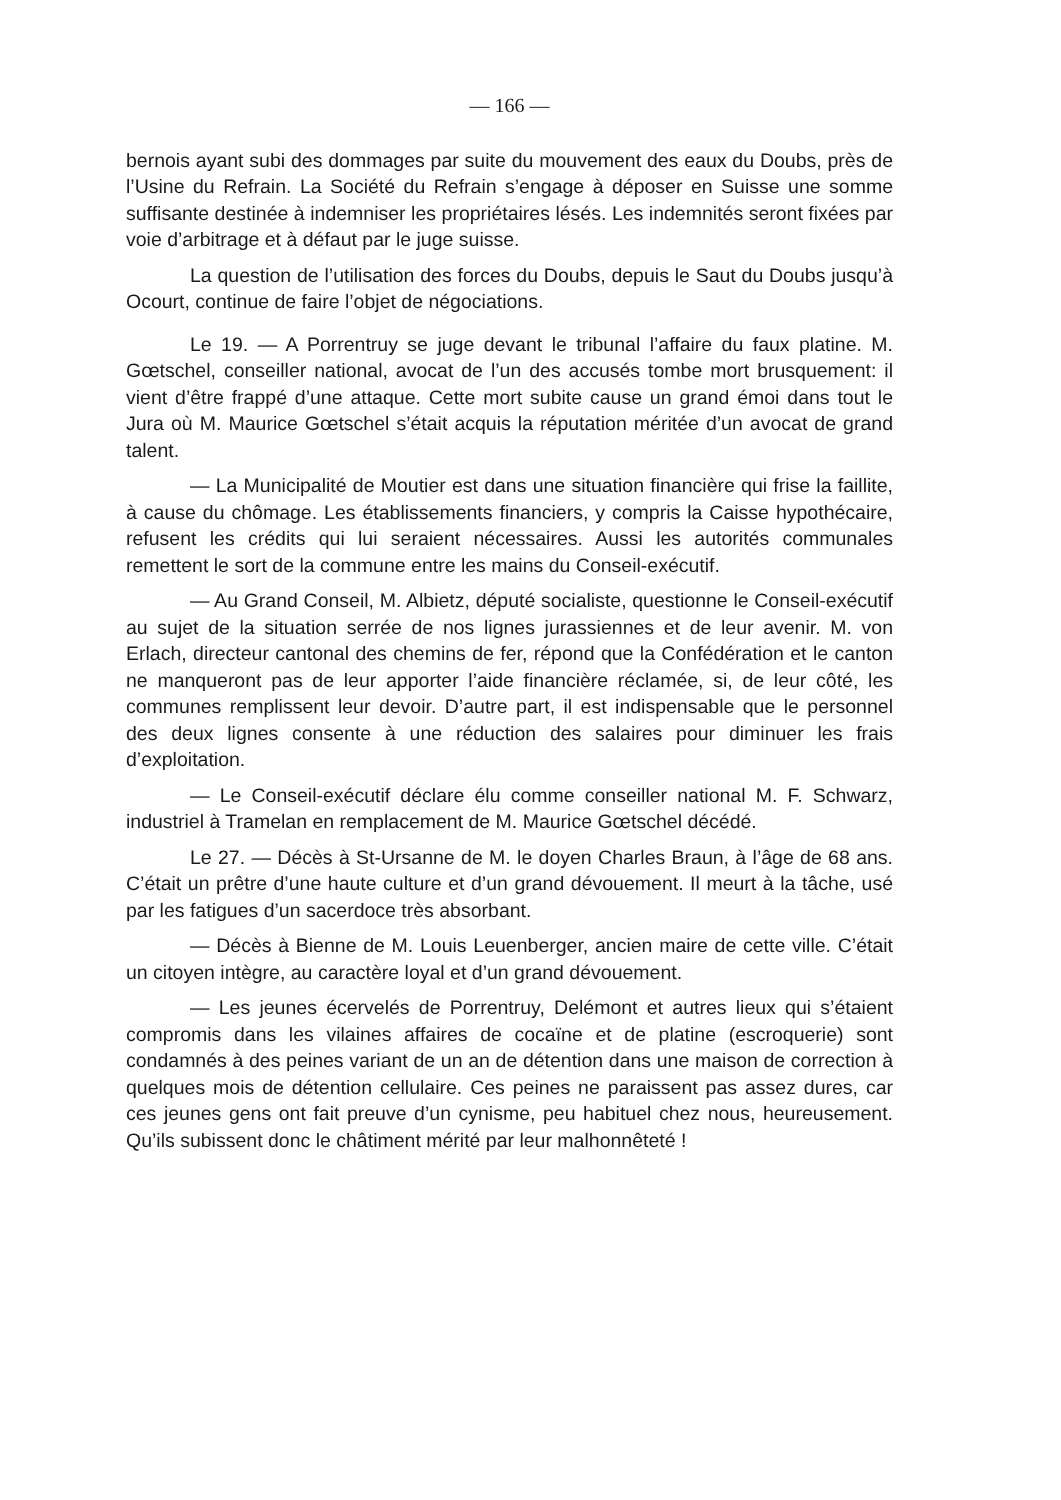— 166 —
bernois ayant subi des dommages par suite du mouvement des eaux du Doubs, près de l’Usine du Refrain. La Société du Refrain s’engage à déposer en Suisse une somme suffisante destinée à indemniser les propriétaires lésés. Les indemnités seront fixées par voie d’arbitrage et à défaut par le juge suisse.
La question de l’utilisation des forces du Doubs, depuis le Saut du Doubs jusqu’à Ocourt, continue de faire l’objet de négociations.
Le 19. — A Porrentruy se juge devant le tribunal l’affaire du faux platine. M. Gœtschel, conseiller national, avocat de l’un des accusés tombe mort brusquement: il vient d’être frappé d’une attaque. Cette mort subite cause un grand émoi dans tout le Jura où M. Maurice Gœtschel s’était acquis la réputation méritée d’un avocat de grand talent.
— La Municipalité de Moutier est dans une situation financière qui frise la faillite, à cause du chômage. Les établissements financiers, y compris la Caisse hypothécaire, refusent les crédits qui lui seraient nécessaires. Aussi les autorités communales remettent le sort de la commune entre les mains du Conseil-exécutif.
— Au Grand Conseil, M. Albietz, député socialiste, questionne le Conseil-exécutif au sujet de la situation serrée de nos lignes jurassiennes et de leur avenir. M. von Erlach, directeur cantonal des chemins de fer, répond que la Confédération et le canton ne manqueront pas de leur apporter l’aide financière réclamée, si, de leur côté, les communes remplissent leur devoir. D’autre part, il est indispensable que le personnel des deux lignes consente à une réduction des salaires pour diminuer les frais d’exploitation.
— Le Conseil-exécutif déclare élu comme conseiller national M. F. Schwarz, industriel à Tramelan en remplacement de M. Maurice Gœtschel décédé.
Le 27. — Décès à St-Ursanne de M. le doyen Charles Braun, à l’âge de 68 ans. C’était un prêtre d’une haute culture et d’un grand dévouement. Il meurt à la tâche, usé par les fatigues d’un sacerdoce très absorbant.
— Décès à Bienne de M. Louis Leuenberger, ancien maire de cette ville. C’était un citoyen intègre, au caractère loyal et d’un grand dévouement.
— Les jeunes écervelés de Porrentruy, Delémont et autres lieux qui s’étaient compromis dans les vilaines affaires de cocaïne et de platine (escroquerie) sont condamnés à des peines variant de un an de détention dans une maison de correction à quelques mois de détention cellulaire. Ces peines ne paraissent pas assez dures, car ces jeunes gens ont fait preuve d’un cynisme, peu habituel chez nous, heureusement. Qu’ils subissent donc le châtiment mérité par leur malhonnêteté !